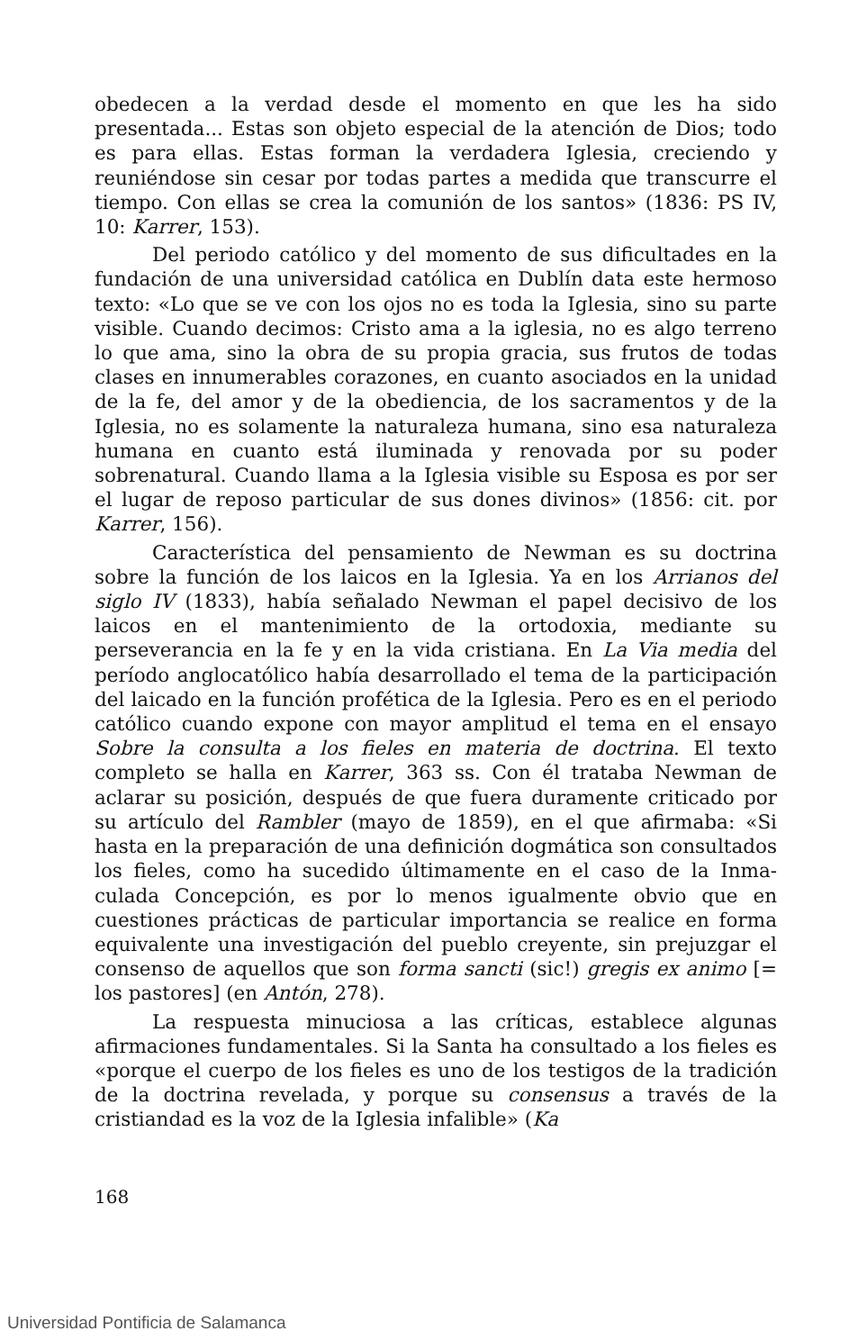obedecen a la verdad desde el momento en que les ha sido presentada... Estas son objeto especial de la atención de Dios; todo es para ellas. Estas forman la verdadera Iglesia, crecien­do y reuniéndose sin cesar por todas partes a medida que transcurre el tiempo. Con ellas se crea la comunión de los santos» (1836: PS IV, 10: Karrer, 153).
Del periodo católico y del momento de sus dificultades en la fundación de una universidad católica en Dublín data este hermoso texto: «Lo que se ve con los ojos no es toda la Iglesia, sino su parte visible. Cuando decimos: Cristo ama a la iglesia, no es algo terreno lo que ama, sino la obra de su pro­pia gracia, sus frutos de todas clases en innumerables corazo­nes, en cuanto asociados en la unidad de la fe, del amor y de la obediencia, de los sacramentos y de la Iglesia, no es sola­mente la naturaleza humana, sino esa naturaleza humana en cuanto está iluminada y renovada por su poder sobrenatural. Cuando llama a la Iglesia visible su Esposa es por ser el lugar de reposo particular de sus dones divinos» (1856: cit. por Ka­rrer, 156).
Característica del pensamiento de Newman es su doctri­na sobre la función de los laicos en la Iglesia. Ya en los Arria­nos del siglo IV (1833), había señalado Newman el papel deci­sivo de los laicos en el mantenimiento de la ortodoxia, mediante su perseverancia en la fe y en la vida cristiana. En La Via media del período anglocatólico había desarrollado el tema de la participación del laicado en la función profética de la Iglesia. Pero es en el periodo católico cuando expone con mayor amplitud el tema en el ensayo Sobre la consulta a los fieles en materia de doctrina. El texto completo se halla en Karrer, 363 ss. Con él trataba Newman de aclarar su posición, después de que fuera duramente criticado por su artículo del Rambler (mayo de 1859), en el que afirmaba: «Si hasta en la preparación de una definición dogmática son consultados los fieles, como ha sucedido últimamente en el caso de la Inma­culada Concepción, es por lo menos igualmente obvio que en cuestiones prácticas de particular importancia se realice en forma equivalente una investigación del pueblo creyente, sin prejuzgar el consenso de aquellos que son forma sancti (sic!) gregis ex animo [= los pastores] (en Antón, 278).
La respuesta minuciosa a las críticas, establece algunas afirmaciones fundamentales. Si la Santa ha consultado a los fieles es «porque el cuerpo de los fieles es uno de los testigos de la tradición de la doctrina revelada, y porque su consensus a través de la cristiandad es la voz de la Iglesia infalible» (Ka­
168
Universidad Pontificia de Salamanca